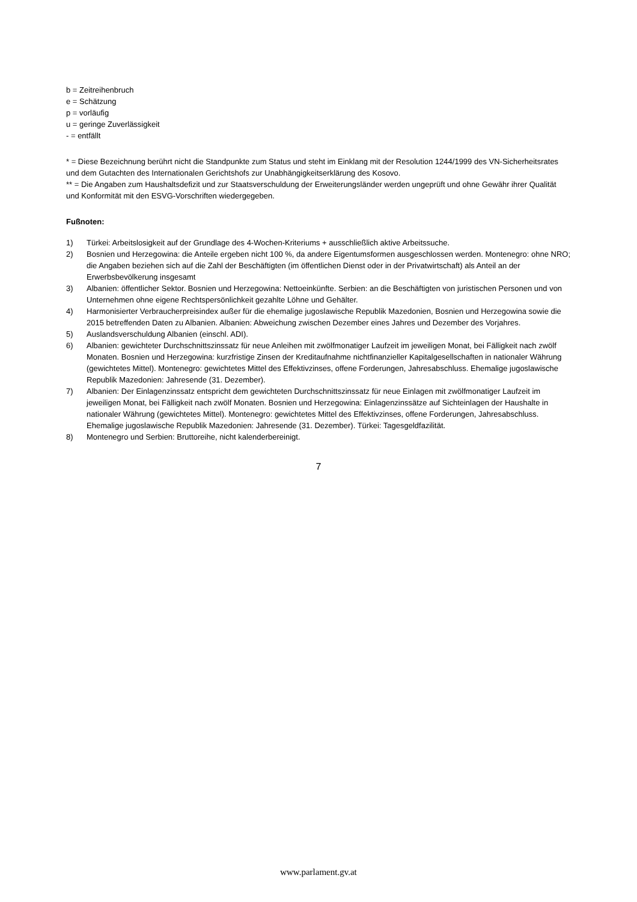b = Zeitreihenbruch
e = Schätzung
p = vorläufig
u = geringe Zuverlässigkeit
- = entfällt
* = Diese Bezeichnung berührt nicht die Standpunkte zum Status und steht im Einklang mit der Resolution 1244/1999 des VN-Sicherheitsrates und dem Gutachten des Internationalen Gerichtshofs zur Unabhängigkeitserklärung des Kosovo.
** = Die Angaben zum Haushaltsdefizit und zur Staatsverschuldung der Erweiterungsländer werden ungeprüft und ohne Gewähr ihrer Qualität und Konformität mit den ESVG-Vorschriften wiedergegeben.
Fußnoten:
| 1) | Türkei: Arbeitslosigkeit auf der Grundlage des 4-Wochen-Kriteriums + ausschließlich aktive Arbeitssuche. |
| 2) | Bosnien und Herzegowina: die Anteile ergeben nicht 100 %, da andere Eigentumsformen ausgeschlossen werden. Montenegro: ohne NRO; die Angaben beziehen sich auf die Zahl der Beschäftigten (im öffentlichen Dienst oder in der Privatwirtschaft) als Anteil an der Erwerbsbevölkerung insgesamt |
| 3) | Albanien: öffentlicher Sektor. Bosnien und Herzegowina: Nettoeinkünfte. Serbien: an die Beschäftigten von juristischen Personen und von Unternehmen ohne eigene Rechtspersönlichkeit gezahlte Löhne und Gehälter. |
| 4) | Harmonisierter Verbraucherpreisindex außer für die ehemalige jugoslawische Republik Mazedonien, Bosnien und Herzegowina sowie die 2015 betreffenden Daten zu Albanien. Albanien: Abweichung zwischen Dezember eines Jahres und Dezember des Vorjahres. |
| 5) | Auslandsverschuldung Albanien (einschl. ADI). |
| 6) | Albanien: gewichteter Durchschnittszinssatz für neue Anleihen mit zwölfmonatiger Laufzeit im jeweiligen Monat, bei Fälligkeit nach zwölf Monaten. Bosnien und Herzegowina: kurzfristige Zinsen der Kreditaufnahme nichtfinanzieller Kapitalgesellschaften in nationaler Währung (gewichtetes Mittel). Montenegro: gewichtetes Mittel des Effektivzinses, offene Forderungen, Jahresabschluss. Ehemalige jugoslawische Republik Mazedonien: Jahresende (31. Dezember). |
| 7) | Albanien: Der Einlagenzinssatz entspricht dem gewichteten Durchschnittszinssatz für neue Einlagen mit zwölfmonatiger Laufzeit im jeweiligen Monat, bei Fälligkeit nach zwölf Monaten. Bosnien und Herzegowina: Einlagenzinssätze auf Sichteinlagen der Haushalte in nationaler Währung (gewichtetes Mittel). Montenegro: gewichtetes Mittel des Effektivzinses, offene Forderungen, Jahresabschluss. Ehemalige jugoslawische Republik Mazedonien: Jahresende (31. Dezember). Türkei: Tagesgeldfazilität. |
| 8) | Montenegro und Serbien: Bruttoreihe, nicht kalenderbereinigt. |
7
www.parlament.gv.at